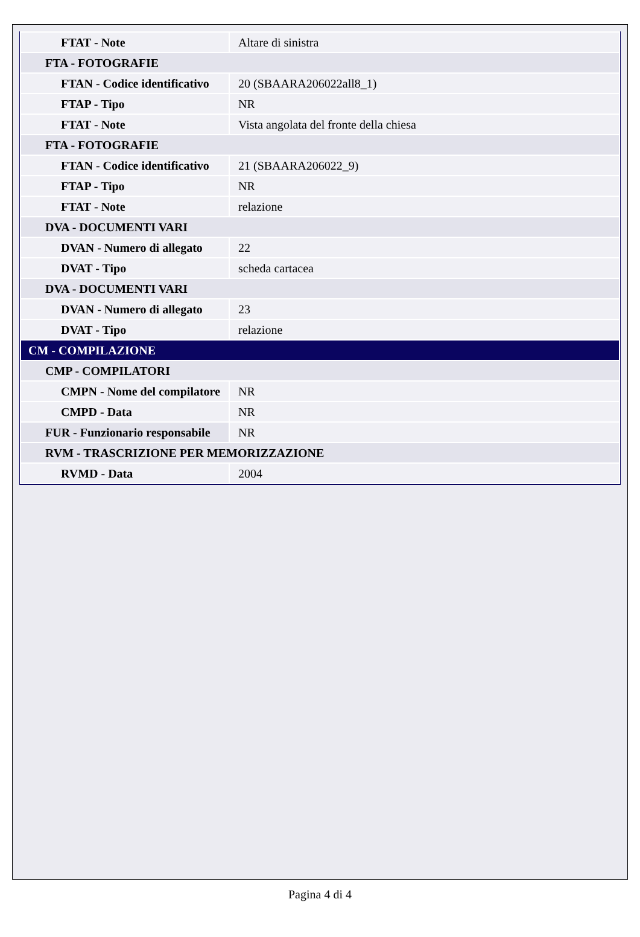| FTAT - Note | Altare di sinistra |
| FTA - FOTOGRAFIE | |
| FTAN - Codice identificativo | 20 (SBAARA206022all8_1) |
| FTAP - Tipo | NR |
| FTAT - Note | Vista angolata del fronte della chiesa |
| FTA - FOTOGRAFIE | |
| FTAN - Codice identificativo | 21 (SBAARA206022_9) |
| FTAP - Tipo | NR |
| FTAT - Note | relazione |
| DVA - DOCUMENTI VARI | |
| DVAN - Numero di allegato | 22 |
| DVAT - Tipo | scheda cartacea |
| DVA - DOCUMENTI VARI | |
| DVAN - Numero di allegato | 23 |
| DVAT - Tipo | relazione |
| CM - COMPILAZIONE | |
| CMP - COMPILATORI | |
| CMPN - Nome del compilatore | NR |
| CMPD - Data | NR |
| FUR - Funzionario responsabile | NR |
| RVM - TRASCRIZIONE PER MEMORIZZAZIONE | |
| RVMD - Data | 2004 |
Pagina 4 di 4